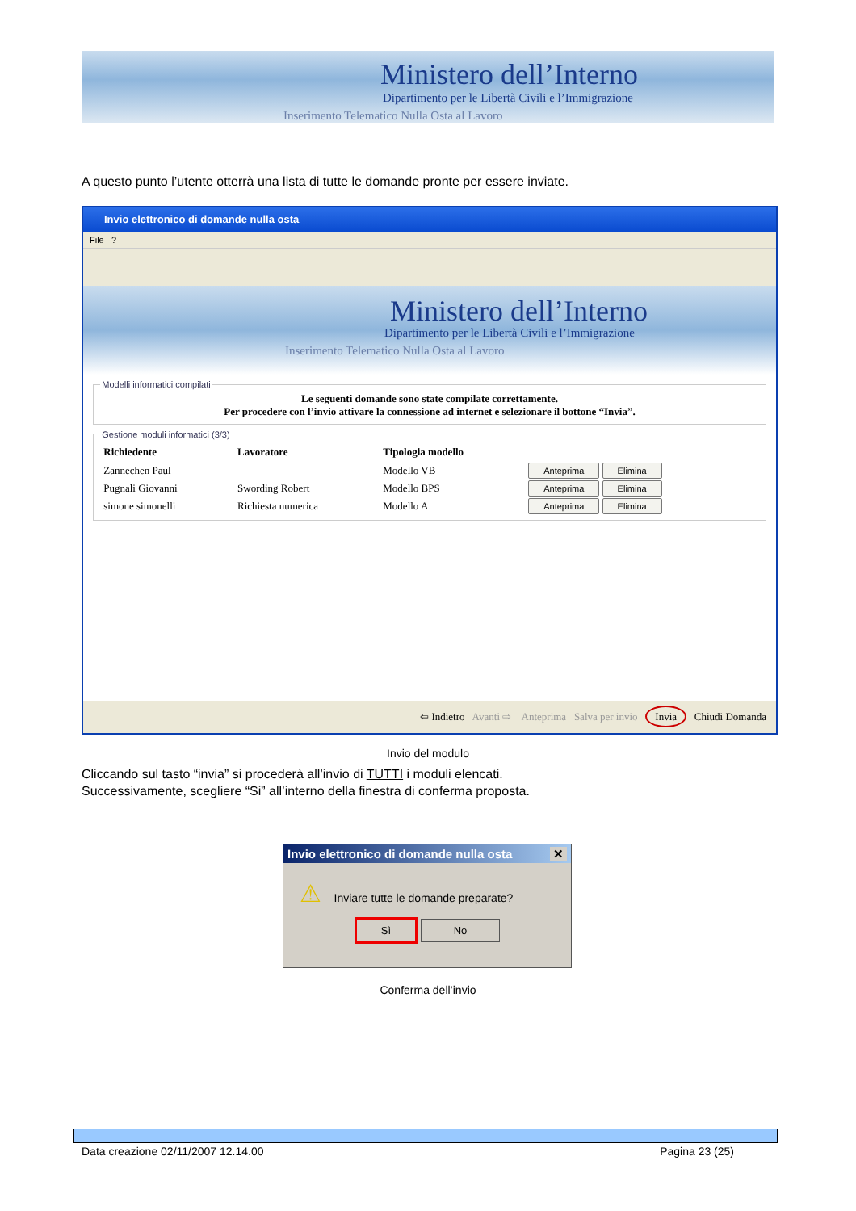Ministero dell’Interno
Dipartimento per le Libertà Civili e l’Immigrazione
Inserimento Telematico Nulla Osta al Lavoro
A questo punto l’utente otterrà una lista di tutte le domande pronte per essere inviate.
Invio elettronico di domande nulla osta
File ?
Ministero dell’Interno
Dipartimento per le Libertà Civili e l’Immigrazione
Inserimento Telematico Nulla Osta al Lavoro
Modelli informatici compilati
Le seguenti domande sono state compilate correttamente.
Per procedere con l’invio attivare la connessione ad internet e selezionare il bottone “Invia”.
Gestione moduli informatici (3/3)
| Richiedente | Lavoratore | Tipologia modello | |
| --- | --- | --- | --- |
| Zannechen Paul | | Modello VB | Anteprima Elimina |
| Pugnali Giovanni | Swording Robert | Modello BPS | Anteprima Elimina |
| simone simonelli | Richiesta numerica | Modello A | Anteprima Elimina |
⇦ Indietro Avanti ⇨ Anteprima Salva per invio Invia Chiudi Domanda
Invio del modulo
Cliccando sul tasto “invia” si procederà all’invio di TUTTI i moduli elencati.
Successivamente, scegliere “Si” all’interno della finestra di conferma proposta.
Invio elettronico di domande nulla osta ✕
⚠ Inviare tutte le domande preparate?
Sì No
Conferma dell’invio
Data creazione 02/11/2007 12.14.00 Pagina 23 (25)